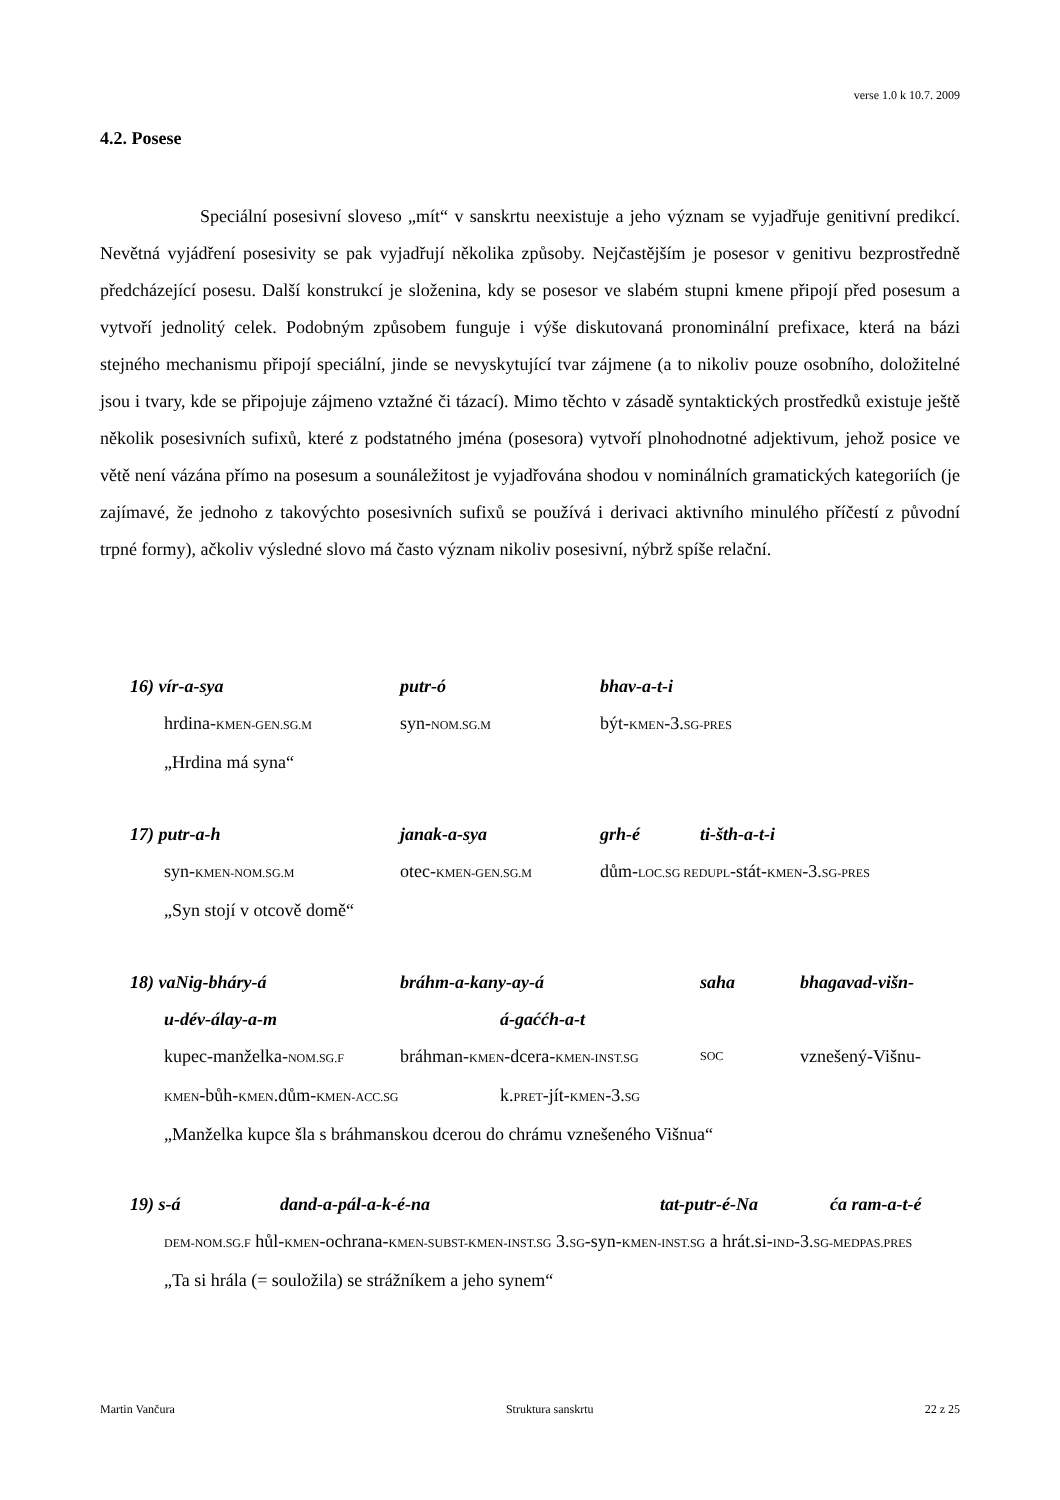verse 1.0 k 10.7. 2009
4.2. Posese
Speciální posesivní sloveso „mít“ v sanskrtu neexistuje a jeho význam se vyjadřuje genitivní predikcí. Nevětná vyjádření posesivity se pak vyjadřují několika způsoby. Nejčastějším je posesor v genitivu bezprostředně předcházející posesu. Další konstrukcí je složenina, kdy se posesor ve slabém stupni kmene připojí před posesum a vytvoří jednolitý celek. Podobným způsobem funguje i výše diskutovaná pronominální prefixace, která na bázi stejného mechanismu připojí speciální, jinde se nevyskytující tvar zájmene (a to nikoliv pouze osobního, doložitelné jsou i tvary, kde se připojuje zájmeno vztažné či tázací). Mimo těchto v zásadě syntaktických prostředků existuje ještě několik posesivních sufixů, které z podstatného jména (posesora) vytvoří plnohodnotné adjektivum, jehož posice ve větě není vázána přímo na posesum a sounáležitost je vyjadřována shodou v nominálních gramatických kategoriích (je zajímavé, že jednoho z takovýchto posesivních sufixů se používá i derivaci aktivního minulého příčestí z původní trpné formy), ačkoliv výsledné slovo má často význam nikoliv posesivní, nýbrž spíše relační.
16) vír-a-sya putr-ó bhav-a-t-i
hrdina-KMEN-GEN.SG.M syn-NOM.SG.M být-KMEN-3.SG-PRES
„Hrdina má syna“
17) putr-a-h janak-a-sya grh-é ti-šth-a-t-i
syn-KMEN-NOM.SG.M otec-KMEN-GEN.SG.M dům-LOC.SG REDUPL-stát-KMEN-3.SG-PRES
„Syn stojí v otcově domě“
18) vaNig-bháry-á bráhm-a-kany-ay-á saha bhagavad-višn-
u-dév-álay-a-m á-gaććh-a-t
kupec-manželka-NOM.SG.F bráhman-KMEN-dcera-KMEN-INST.SG SOC vznešený-Višnu-
KMEN-bůh-KMEN.dům-KMEN-ACC.SG k.PRET-jít-KMEN-3.SG
„Manželka kupce šla s bráhmanskou dcerou do chrámu vznešeného Višnua“
19) s-á dand-a-pál-a-k-é-na tat-putr-é-Na ća ram-a-t-é
DEM-NOM.SG.F hůl-KMEN-ochrana-KMEN-SUBST-KMEN-INST.SG 3.SG-syn-KMEN-INST.SG a hrát.si-IND-3.SG-MEDPAS.PRES
„Ta si hrála (= souložila) se strážníkem a jeho synem“
Martin Vančura Struktura sanskrtu 22 z 25